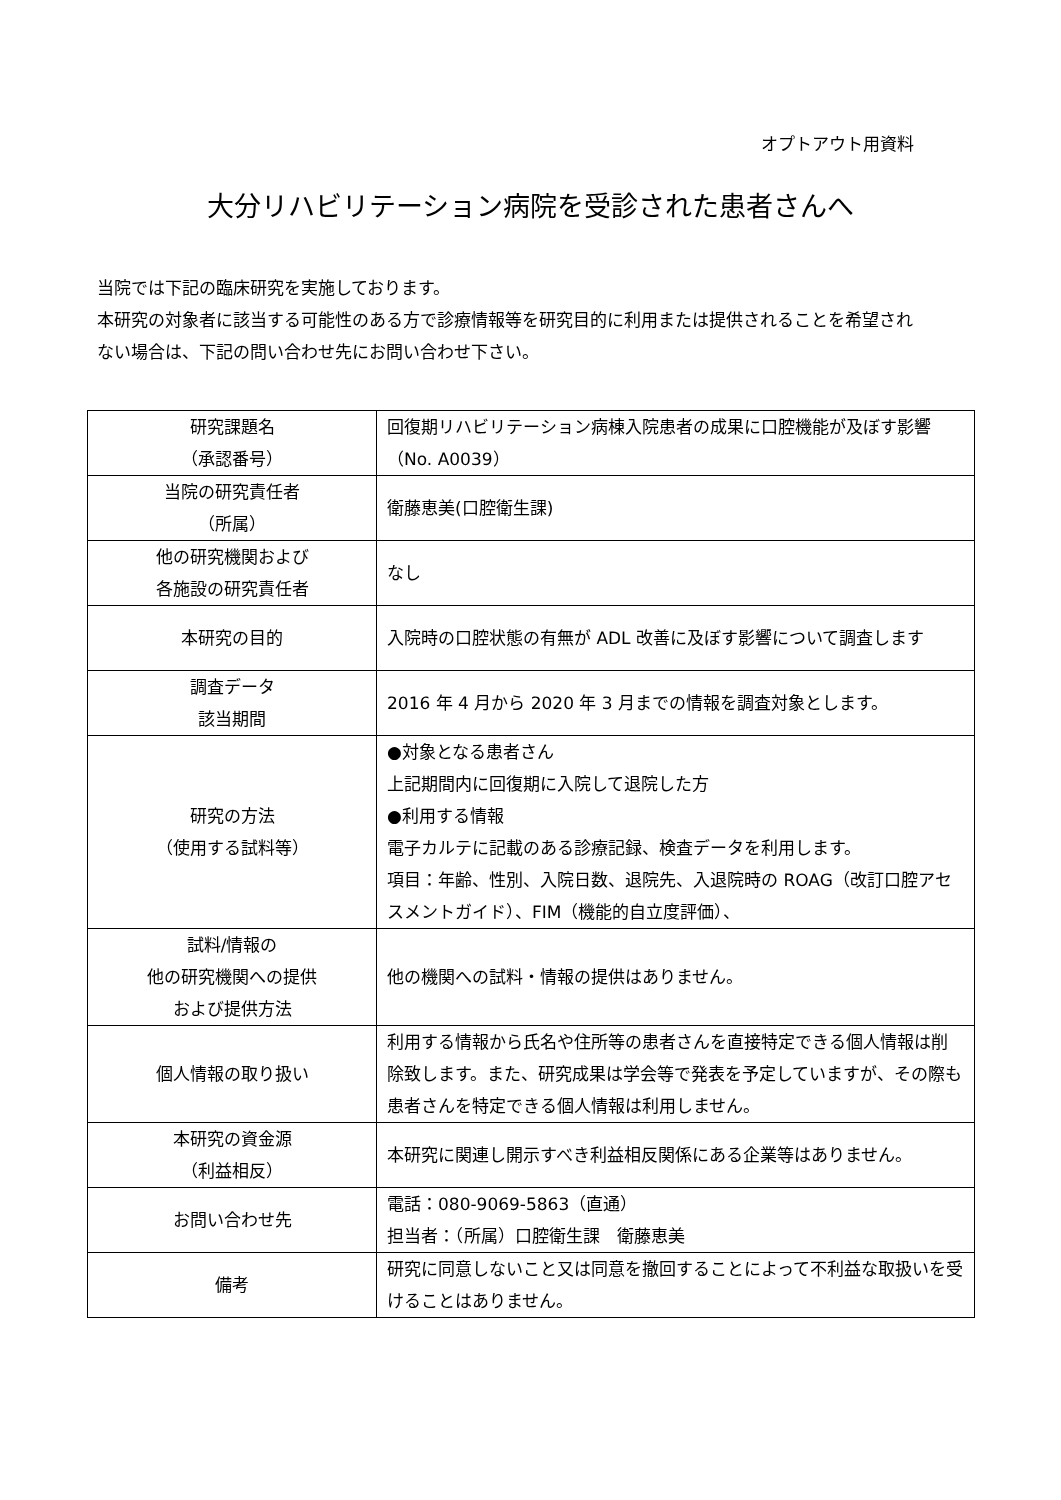オプトアウト用資料
大分リハビリテーション病院を受診された患者さんへ
当院では下記の臨床研究を実施しております。
本研究の対象者に該当する可能性のある方で診療情報等を研究目的に利用または提供されることを希望されない場合は、下記の問い合わせ先にお問い合わせ下さい。
| 研究課題名 （承認番号） | 回復期リハビリテーション病棟入院患者の成果に口腔機能が及ぼす影響 （No. A0039） |
| 当院の研究責任者 （所属） | 衛藤恵美(口腔衛生課) |
| 他の研究機関および 各施設の研究責任者 | なし |
| 本研究の目的 | 入院時の口腔状態の有無が ADL 改善に及ぼす影響について調査します |
| 調査データ 該当期間 | 2016 年 4 月から 2020 年 3 月までの情報を調査対象とします。 |
| 研究の方法 （使用する試料等） | ●対象となる患者さん 上記期間内に回復期に入院して退院した方 ●利用する情報 電子カルテに記載のある診療記録、検査データを利用します。 項目：年齢、性別、入院日数、退院先、入退院時の ROAG（改訂口腔アセスメントガイド）、FIM（機能的自立度評価）、 |
| 試料/情報の 他の研究機関への提供 および提供方法 | 他の機関への試料・情報の提供はありません。 |
| 個人情報の取り扱い | 利用する情報から氏名や住所等の患者さんを直接特定できる個人情報は削除致します。また、研究成果は学会等で発表を予定していますが、その際も患者さんを特定できる個人情報は利用しません。 |
| 本研究の資金源 （利益相反） | 本研究に関連し開示すべき利益相反関係にある企業等はありません。 |
| お問い合わせ先 | 電話：080-9069-5863（直通） 担当者：（所属）口腔衛生課 衛藤恵美 |
| 備考 | 研究に同意しないこと又は同意を撤回することによって不利益な取扱いを受けることはありません。 |